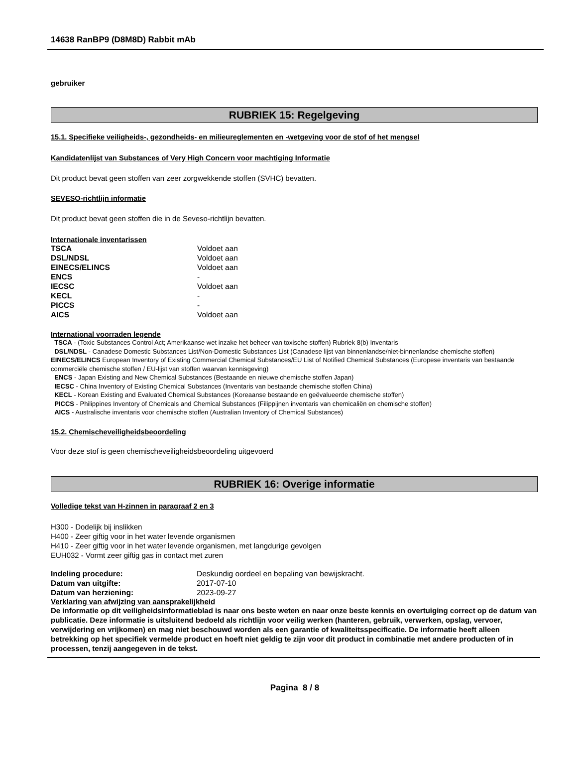14638 RanBP9 (D8M8D) Rabbit mAb
gebruiker
RUBRIEK 15: Regelgeving
15.1. Specifieke veiligheids-, gezondheids- en milieureglementen en -wetgeving voor de stof of het mengsel
Kandidatenlijst van Substances of Very High Concern voor machtiging Informatie
Dit product bevat geen stoffen van zeer zorgwekkende stoffen (SVHC) bevatten.
SEVESO-richtlijn informatie
Dit product bevat geen stoffen die in de Seveso-richtlijn bevatten.
Internationale inventarissen
| TSCA | Voldoet aan |
| DSL/NDSL | Voldoet aan |
| EINECS/ELINCS | Voldoet aan |
| ENCS | - |
| IECSC | Voldoet aan |
| KECL | - |
| PICCS | - |
| AICS | Voldoet aan |
International voorraden legende
TSCA - (Toxic Substances Control Act; Amerikaanse wet inzake het beheer van toxische stoffen) Rubriek 8(b) Inventaris
DSL/NDSL - Canadese Domestic Substances List/Non-Domestic Substances List (Canadese lijst van binnenlandse/niet-binnenlandse chemische stoffen)
EINECS/ELINCS European Inventory of Existing Commercial Chemical Substances/EU List of Notified Chemical Substances (Europese inventaris van bestaande commerciële chemische stoffen / EU-lijst van stoffen waarvan kennisgeving)
ENCS - Japan Existing and New Chemical Substances (Bestaande en nieuwe chemische stoffen Japan)
IECSC - China Inventory of Existing Chemical Substances (Inventaris van bestaande chemische stoffen China)
KECL - Korean Existing and Evaluated Chemical Substances (Koreaanse bestaande en geëvalueerde chemische stoffen)
PICCS - Philippines Inventory of Chemicals and Chemical Substances (Filippijnen inventaris van chemicaliën en chemische stoffen)
AICS - Australische inventaris voor chemische stoffen (Australian Inventory of Chemical Substances)
15.2. Chemischeveiligheidsbeoordeling
Voor deze stof is geen chemischeveiligheidsbeoordeling uitgevoerd
RUBRIEK 16: Overige informatie
Volledige tekst van H-zinnen in paragraaf 2 en 3
H300 - Dodelijk bij inslikken
H400 - Zeer giftig voor in het water levende organismen
H410 - Zeer giftig voor in het water levende organismen, met langdurige gevolgen
EUH032 - Vormt zeer giftig gas in contact met zuren
| Indeling procedure: | Deskundig oordeel en bepaling van bewijskracht. |
| Datum van uitgifte: | 2017-07-10 |
| Datum van herziening: | 2023-09-27 |
Verklaring van afwijzing van aansprakelijkheid
De informatie op dit veiligheidsinformatieblad is naar ons beste weten en naar onze beste kennis en overtuiging correct op de datum van publicatie. Deze informatie is uitsluitend bedoeld als richtlijn voor veilig werken (hanteren, gebruik, verwerken, opslag, vervoer, verwijdering en vrijkomen) en mag niet beschouwd worden als een garantie of kwaliteitsspecificatie. De informatie heeft alleen betrekking op het specifiek vermelde product en hoeft niet geldig te zijn voor dit product in combinatie met andere producten of in processen, tenzij aangegeven in de tekst.
Pagina 8 / 8